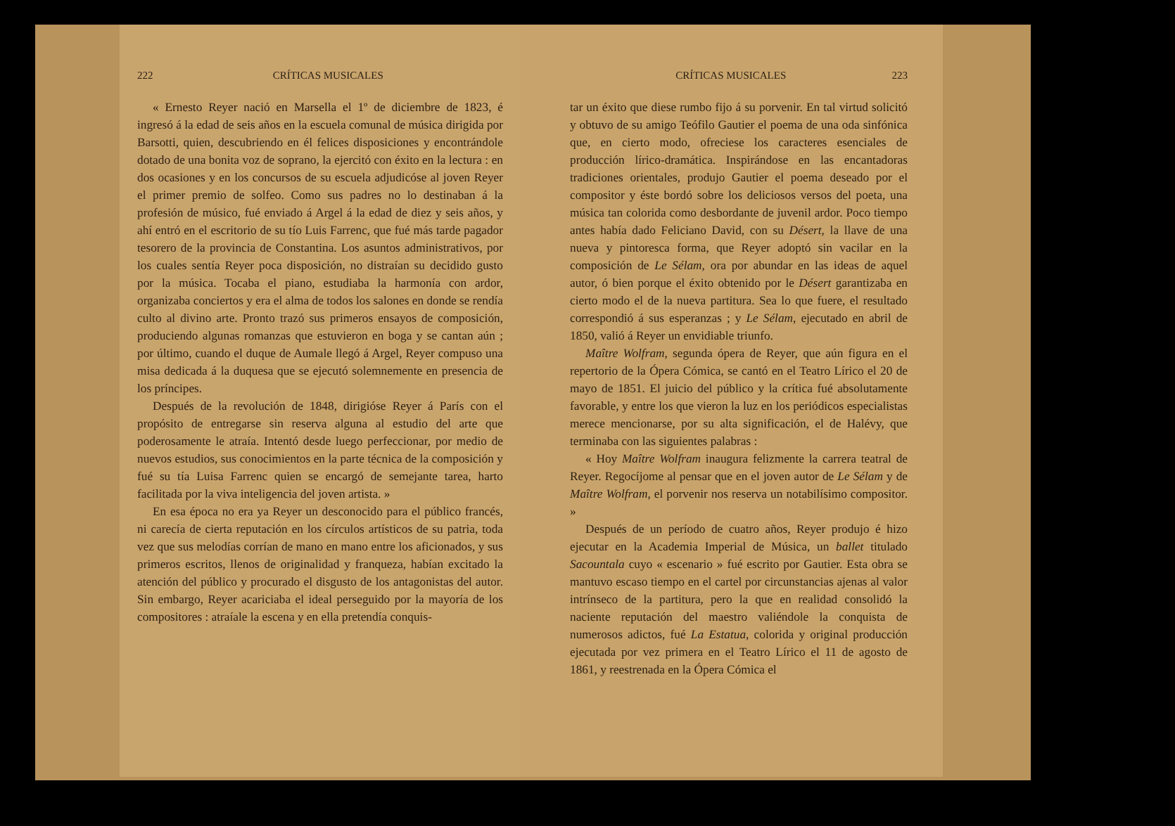222 CRÍTICAS MUSICALES
« Ernesto Reyer nació en Marsella el 1º de diciembre de 1823, é ingresó á la edad de seis años en la escuela comunal de música dirigida por Barsotti, quien, descubriendo en él felices disposiciones y encontrándole dotado de una bonita voz de soprano, la ejercitó con éxito en la lectura : en dos ocasiones y en los concursos de su escuela adjudicóse al joven Reyer el primer premio de solfeo. Como sus padres no lo destinaban á la profesión de músico, fué enviado á Argel á la edad de diez y seis años, y ahí entró en el escritorio de su tío Luis Farrenc, que fué más tarde pagador tesorero de la provincia de Constantina. Los asuntos administrativos, por los cuales sentía Reyer poca disposición, no distraían su decidido gusto por la música. Tocaba el piano, estudiaba la harmonía con ardor, organizaba conciertos y era el alma de todos los salones en donde se rendía culto al divino arte. Pronto trazó sus primeros ensayos de composición, produciendo algunas romanzas que estuvieron en boga y se cantan aún ; por último, cuando el duque de Aumale llegó á Argel, Reyer compuso una misa dedicada á la duquesa que se ejecutó solemnemente en presencia de los príncipes.
Después de la revolución de 1848, dirigióse Reyer á París con el propósito de entregarse sin reserva alguna al estudio del arte que poderosamente le atraía. Intentó desde luego perfeccionar, por medio de nuevos estudios, sus conocimientos en la parte técnica de la composición y fué su tía Luisa Farrenc quien se encargó de semejante tarea, harto facilitada por la viva inteligencia del joven artista. »
En esa época no era ya Reyer un desconocido para el público francés, ni carecía de cierta reputación en los círculos artísticos de su patria, toda vez que sus melodías corrían de mano en mano entre los aficionados, y sus primeros escritos, llenos de originalidad y franqueza, habían excitado la atención del público y procurado el disgusto de los antagonistas del autor. Sin embargo, Reyer acariciaba el ideal perseguido por la mayoría de los compositores : atraíale la escena y en ella pretendía conquis-
CRÍTICAS MUSICALES 223
tar un éxito que diese rumbo fijo á su porvenir. En tal virtud solicitó y obtuvo de su amigo Teófilo Gautier el poema de una oda sinfónica que, en cierto modo, ofreciese los caracteres esenciales de producción lírico-dramática. Inspirándose en las encantadoras tradiciones orientales, produjo Gautier el poema deseado por el compositor y éste bordó sobre los deliciosos versos del poeta, una música tan colorida como desbordante de juvenil ardor. Poco tiempo antes había dado Feliciano David, con su Désert, la llave de una nueva y pintoresca forma, que Reyer adoptó sin vacilar en la composición de Le Sélam, ora por abundar en las ideas de aquel autor, ó bien porque el éxito obtenido por le Désert garantizaba en cierto modo el de la nueva partitura. Sea lo que fuere, el resultado correspondió á sus esperanzas ; y Le Sélam, ejecutado en abril de 1850, valió á Reyer un envidiable triunfo.
Maître Wolfram, segunda ópera de Reyer, que aún figura en el repertorio de la Ópera Cómica, se cantó en el Teatro Lírico el 20 de mayo de 1851. El juicio del público y la crítica fué absolutamente favorable, y entre los que vieron la luz en los periódicos especialistas merece mencionarse, por su alta significación, el de Halévy, que terminaba con las siguientes palabras :
« Hoy Maître Wolfram inaugura felizmente la carrera teatral de Reyer. Regocíjome al pensar que en el joven autor de Le Sélam y de Maître Wolfram, el porvenir nos reserva un notabilísimo compositor. »
Después de un período de cuatro años, Reyer produjo é hizo ejecutar en la Academia Imperial de Música, un ballet titulado Sacountala cuyo « escenario » fué escrito por Gautier. Esta obra se mantuvo escaso tiempo en el cartel por circunstancias ajenas al valor intrínseco de la partitura, pero la que en realidad consolidó la naciente reputación del maestro valiéndole la conquista de numerosos adictos, fué La Estatua, colorida y original producción ejecutada por vez primera en el Teatro Lírico el 11 de agosto de 1861, y reestrenada en la Ópera Cómica el